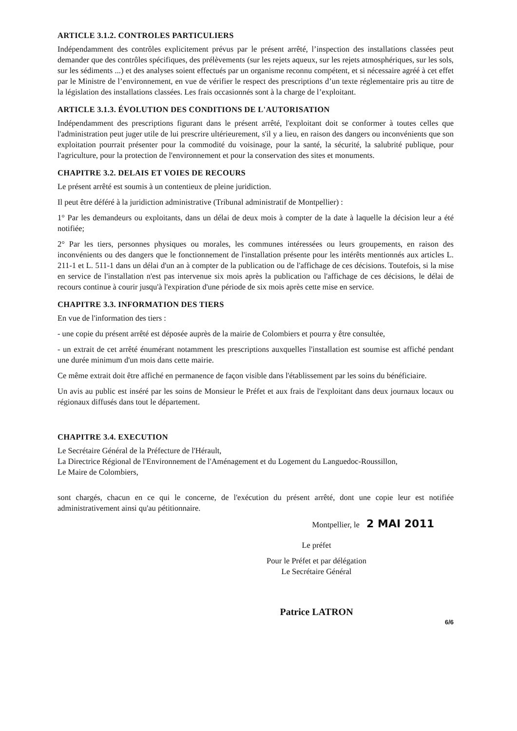ARTICLE 3.1.2. CONTROLES PARTICULIERS
Indépendamment des contrôles explicitement prévus par le présent arrêté, l’inspection des installations classées peut demander que des contrôles spécifiques, des prélèvements (sur les rejets aqueux, sur les rejets atmosphériques, sur les sols, sur les sédiments ...) et des analyses soient effectués par un organisme reconnu compétent, et si nécessaire agréé à cet effet par le Ministre de l’environnement, en vue de vérifier le respect des prescriptions d’un texte réglementaire pris au titre de la législation des installations classées. Les frais occasionnés sont à la charge de l’exploitant.
ARTICLE 3.1.3. ÉVOLUTION DES CONDITIONS DE L'AUTORISATION
Indépendamment des prescriptions figurant dans le présent arrêté, l'exploitant doit se conformer à toutes celles que l'administration peut juger utile de lui prescrire ultérieurement, s'il y a lieu, en raison des dangers ou inconvénients que son exploitation pourrait présenter pour la commodité du voisinage, pour la santé, la sécurité, la salubrité publique, pour l'agriculture, pour la protection de l'environnement et pour la conservation des sites et monuments.
CHAPITRE 3.2. DELAIS ET VOIES DE RECOURS
Le présent arrêté est soumis à un contentieux de pleine juridiction.
Il peut être déféré à la juridiction administrative (Tribunal administratif de Montpellier) :
1° Par les demandeurs ou exploitants, dans un délai de deux mois à compter de la date à laquelle la décision leur a été notifiée;
2° Par les tiers, personnes physiques ou morales, les communes intéressées ou leurs groupements, en raison des inconvénients ou des dangers que le fonctionnement de l'installation présente pour les intérêts mentionnés aux articles L. 211-1 et L. 511-1 dans un délai d'un an à compter de la publication ou de l'affichage de ces décisions. Toutefois, si la mise en service de l'installation n'est pas intervenue six mois après la publication ou l'affichage de ces décisions, le délai de recours continue à courir jusqu'à l'expiration d'une période de six mois après cette mise en service.
CHAPITRE 3.3. INFORMATION DES TIERS
En vue de l'information des tiers :
- une copie du présent arrêté est déposée auprès de la mairie de Colombiers et pourra y être consultée,
- un extrait de cet arrêté énumérant notamment les prescriptions auxquelles l'installation est soumise est affiché pendant une durée minimum d'un mois dans cette mairie.
Ce même extrait doit être affiché en permanence de façon visible dans l'établissement par les soins du bénéficiaire.
Un avis au public est inséré par les soins de Monsieur le Préfet et aux frais de l'exploitant dans deux journaux locaux ou régionaux diffusés dans tout le département.
CHAPITRE 3.4. EXECUTION
Le Secrétaire Général de la Préfecture de l'Hérault,
La Directrice Régional de l'Environnement de l'Aménagement et du Logement du Languedoc-Roussillon,
Le Maire de Colombiers,
sont chargés, chacun en ce qui le concerne, de l'exécution du présent arrêté, dont une copie leur est notifiée administrativement ainsi qu'au pétitionnaire.
Montpellier, le 2 MAI 2011
Le préfet
Pour le Préfet et par délégation
Le Secrétaire Général
Patrice LATRON
6/6